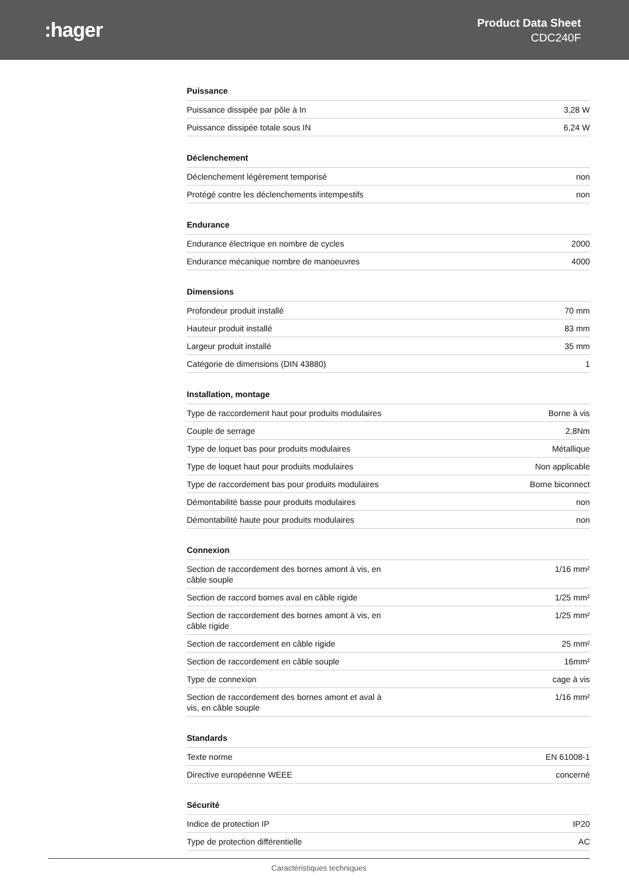:hager
Product Data Sheet
CDC240F
Puissance
| Puissance dissipée par pôle à In | 3,28 W |
| Puissance dissipée totale sous IN | 6,24 W |
Déclenchement
| Déclenchement légèrement temporisé | non |
| Protégé contre les déclenchements intempestifs | non |
Endurance
| Endurance électrique en nombre de cycles | 2000 |
| Endurance mécanique nombre de manoeuvres | 4000 |
Dimensions
| Profondeur produit installé | 70 mm |
| Hauteur produit installé | 83 mm |
| Largeur produit installé | 35 mm |
| Catégorie de dimensions (DIN 43880) | 1 |
Installation, montage
| Type de raccordement haut pour produits modulaires | Borne à vis |
| Couple de serrage | 2,8Nm |
| Type de loquet bas pour produits modulaires | Métallique |
| Type de loquet haut pour produits modulaires | Non applicable |
| Type de raccordement bas pour produits modulaires | Borne biconnect |
| Démontabilité basse pour produits modulaires | non |
| Démontabilité haute pour produits modulaires | non |
Connexion
| Section de raccordement des bornes amont à vis, en câble souple | 1/16 mm² |
| Section de raccord bornes aval en câble rigide | 1/25 mm² |
| Section de raccordement des bornes amont à vis, en câble rigide | 1/25 mm² |
| Section de raccordement en câble rigide | 25 mm² |
| Section de raccordement en câble souple | 16mm² |
| Type de connexion | cage à vis |
| Section de raccordement des bornes amont et aval à vis, en câble souple | 1/16 mm² |
Standards
| Texte norme | EN 61008-1 |
| Directive européenne WEEE | concerné |
Sécurité
| Indice de protection IP | IP20 |
| Type de protection différentielle | AC |
Caractéristiques techniques